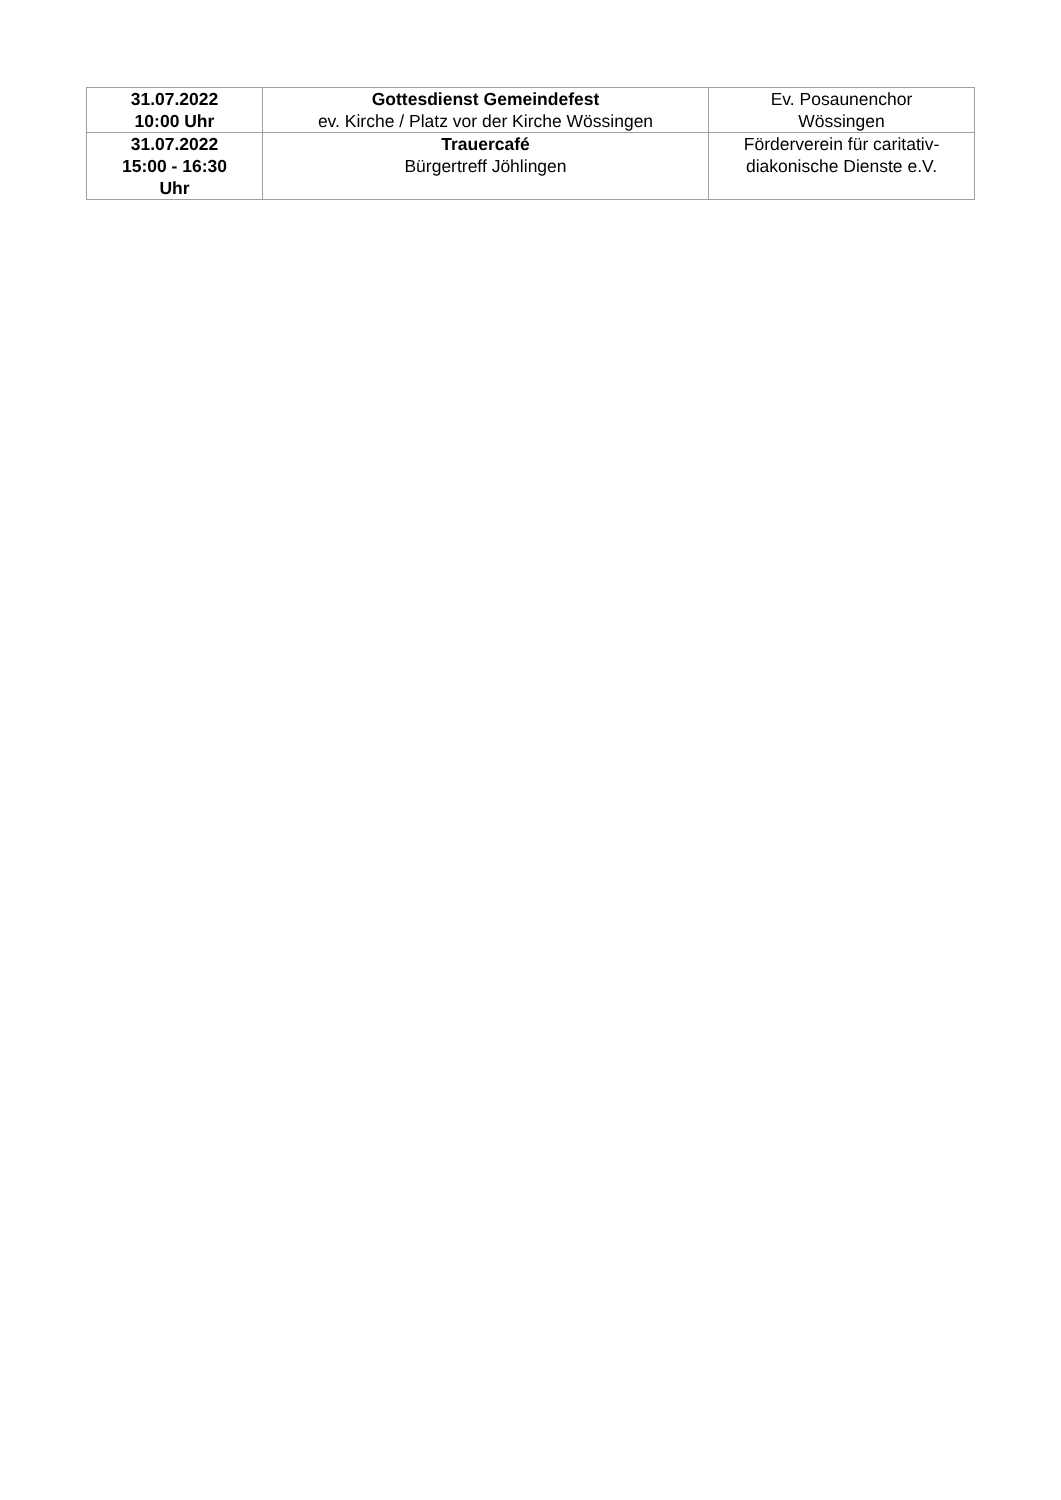| 31.07.2022 10:00 Uhr | Gottesdienst Gemeindefest ev. Kirche / Platz vor der Kirche Wössingen | Ev. Posaunenchor Wössingen |
| 31.07.2022 15:00 - 16:30 Uhr | Trauercafé Bürgertreff Jöhlingen | Förderverein für caritativ- diakonische Dienste e.V. |